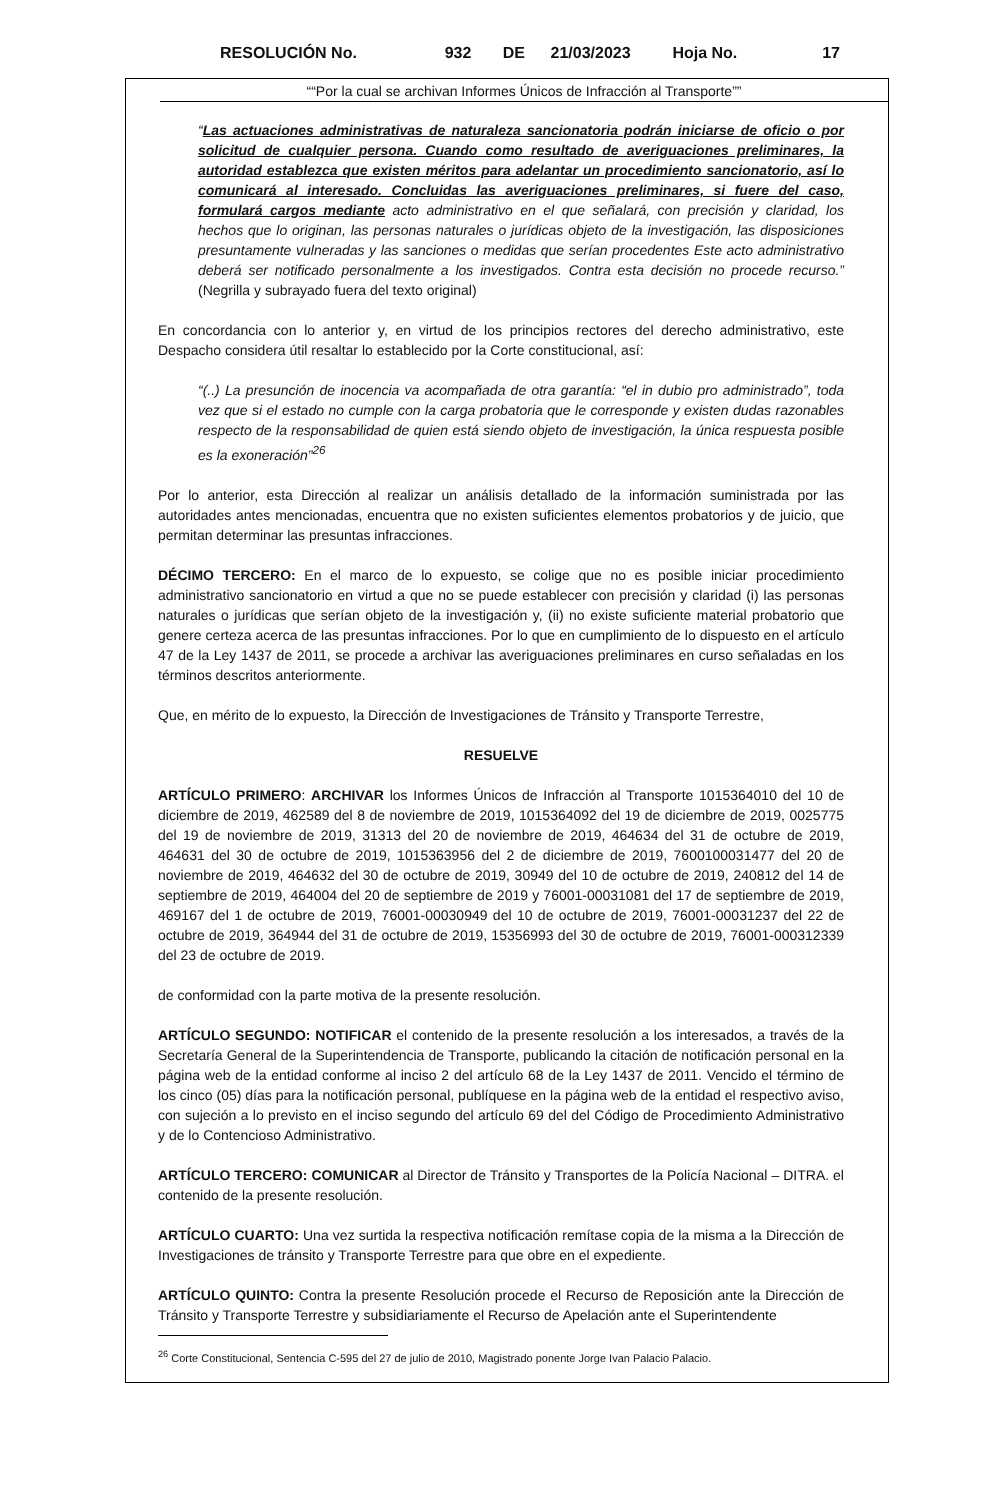RESOLUCIÓN No. 932 DE 21/03/2023 Hoja No. 17
““Por la cual se archivan Informes Únicos de Infracción al Transporte””
“Las actuaciones administrativas de naturaleza sancionatoria podrán iniciarse de oficio o por solicitud de cualquier persona. Cuando como resultado de averiguaciones preliminares, la autoridad establezca que existen méritos para adelantar un procedimiento sancionatorio, así lo comunicará al interesado. Concluidas las averiguaciones preliminares, si fuere del caso, formulará cargos mediante acto administrativo en el que señalará, con precisión y claridad, los hechos que lo originan, las personas naturales o jurídicas objeto de la investigación, las disposiciones presuntamente vulneradas y las sanciones o medidas que serían procedentes Este acto administrativo deberá ser notificado personalmente a los investigados. Contra esta decisión no procede recurso.” (Negrilla y subrayado fuera del texto original)
En concordancia con lo anterior y, en virtud de los principios rectores del derecho administrativo, este Despacho considera útil resaltar lo establecido por la Corte constitucional, así:
“(..) La presunción de inocencia va acompañada de otra garantía: “el in dubio pro administrado”, toda vez que si el estado no cumple con la carga probatoria que le corresponde y existen dudas razonables respecto de la responsabilidad de quien está siendo objeto de investigación, la única respuesta posible es la exoneración”<sup>26</sup>
Por lo anterior, esta Dirección al realizar un análisis detallado de la información suministrada por las autoridades antes mencionadas, encuentra que no existen suficientes elementos probatorios y de juicio, que permitan determinar las presuntas infracciones.
DÉCIMO TERCERO: En el marco de lo expuesto, se colige que no es posible iniciar procedimiento administrativo sancionatorio en virtud a que no se puede establecer con precisión y claridad (i) las personas naturales o jurídicas que serían objeto de la investigación y, (ii) no existe suficiente material probatorio que genere certeza acerca de las presuntas infracciones. Por lo que en cumplimiento de lo dispuesto en el artículo 47 de la Ley 1437 de 2011, se procede a archivar las averiguaciones preliminares en curso señaladas en los términos descritos anteriormente.
Que, en mérito de lo expuesto, la Dirección de Investigaciones de Tránsito y Transporte Terrestre,
RESUELVE
ARTÍCULO PRIMERO: ARCHIVAR los Informes Únicos de Infracción al Transporte 1015364010 del 10 de diciembre de 2019, 462589 del 8 de noviembre de 2019, 1015364092 del 19 de diciembre de 2019, 0025775 del 19 de noviembre de 2019, 31313 del 20 de noviembre de 2019, 464634 del 31 de octubre de 2019, 464631 del 30 de octubre de 2019, 1015363956 del 2 de diciembre de 2019, 7600100031477 del 20 de noviembre de 2019, 464632 del 30 de octubre de 2019, 30949 del 10 de octubre de 2019, 240812 del 14 de septiembre de 2019, 464004 del 20 de septiembre de 2019 y 76001-00031081 del 17 de septiembre de 2019, 469167 del 1 de octubre de 2019, 76001-00030949 del 10 de octubre de 2019, 76001-00031237 del 22 de octubre de 2019, 364944 del 31 de octubre de 2019, 15356993 del 30 de octubre de 2019, 76001-000312339 del 23 de octubre de 2019.
de conformidad con la parte motiva de la presente resolución.
ARTÍCULO SEGUNDO: NOTIFICAR el contenido de la presente resolución a los interesados, a través de la Secretaría General de la Superintendencia de Transporte, publicando la citación de notificación personal en la página web de la entidad conforme al inciso 2 del artículo 68 de la Ley 1437 de 2011. Vencido el término de los cinco (05) días para la notificación personal, publíquese en la página web de la entidad el respectivo aviso, con sujeción a lo previsto en el inciso segundo del artículo 69 del del Código de Procedimiento Administrativo y de lo Contencioso Administrativo.
ARTÍCULO TERCERO: COMUNICAR al Director de Tránsito y Transportes de la Policía Nacional – DITRA. el contenido de la presente resolución.
ARTÍCULO CUARTO: Una vez surtida la respectiva notificación remítase copia de la misma a la Dirección de Investigaciones de tránsito y Transporte Terrestre para que obre en el expediente.
ARTÍCULO QUINTO: Contra la presente Resolución procede el Recurso de Reposición ante la Dirección de Tránsito y Transporte Terrestre y subsidiariamente el Recurso de Apelación ante el Superintendente
<sup>26</sup> Corte Constitucional, Sentencia C-595 del 27 de julio de 2010, Magistrado ponente Jorge Ivan Palacio Palacio.